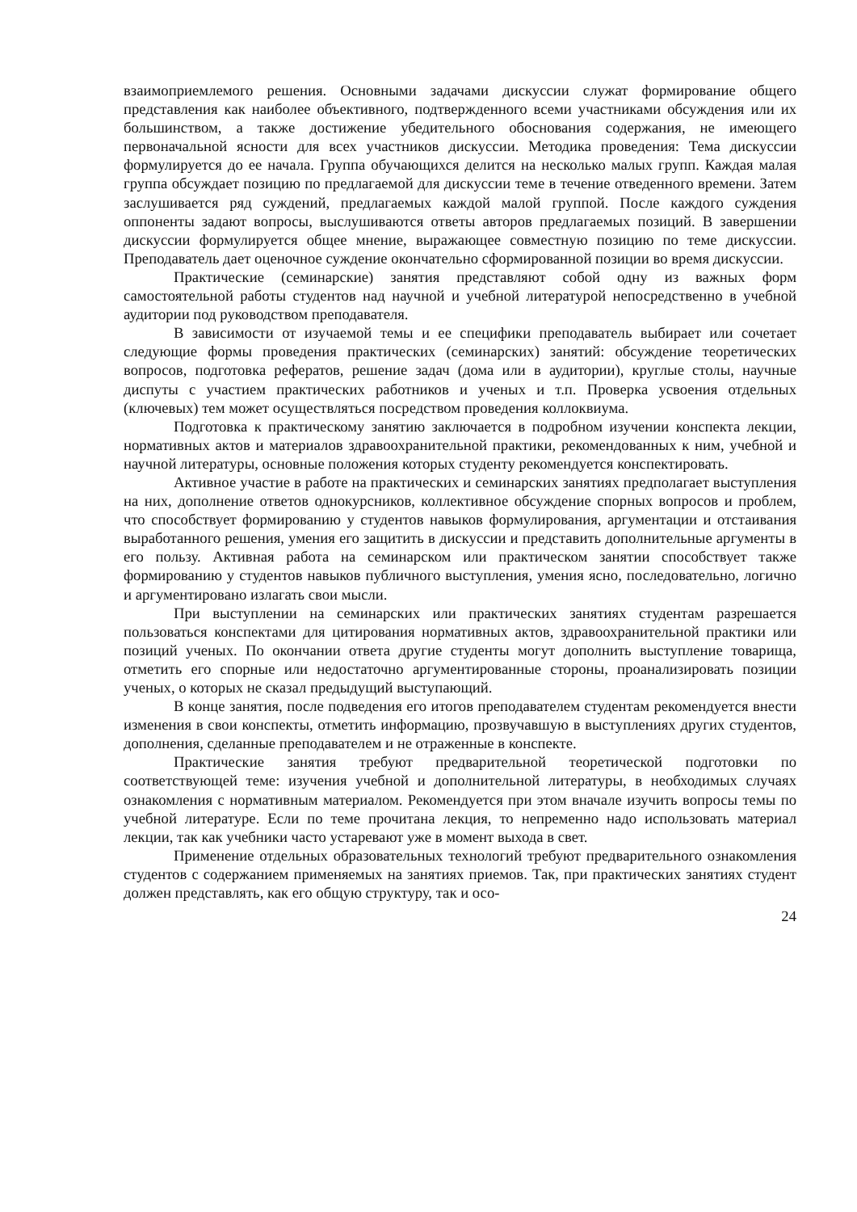взаимоприемлемого решения. Основными задачами дискуссии служат формирование общего представления как наиболее объективного, подтвержденного всеми участниками обсуждения или их большинством, а также достижение убедительного обоснования содержания, не имеющего первоначальной ясности для всех участников дискуссии. Методика проведения: Тема дискуссии формулируется до ее начала. Группа обучающихся делится на несколько малых групп. Каждая малая группа обсуждает позицию по предлагаемой для дискуссии теме в течение отведенного времени. Затем заслушивается ряд суждений, предлагаемых каждой малой группой. После каждого суждения оппоненты задают вопросы, выслушиваются ответы авторов предлагаемых позиций. В завершении дискуссии формулируется общее мнение, выражающее совместную позицию по теме дискуссии. Преподаватель дает оценочное суждение окончательно сформированной позиции во время дискуссии.
Практические (семинарские) занятия представляют собой одну из важных форм самостоятельной работы студентов над научной и учебной литературой непосредственно в учебной аудитории под руководством преподавателя.
В зависимости от изучаемой темы и ее специфики преподаватель выбирает или сочетает следующие формы проведения практических (семинарских) занятий: обсуждение теоретических вопросов, подготовка рефератов, решение задач (дома или в аудитории), круглые столы, научные диспуты с участием практических работников и ученых и т.п. Проверка усвоения отдельных (ключевых) тем может осуществляться посредством проведения коллоквиума.
Подготовка к практическому занятию заключается в подробном изучении конспекта лекции, нормативных актов и материалов здравоохранительной практики, рекомендованных к ним, учебной и научной литературы, основные положения которых студенту рекомендуется конспектировать.
Активное участие в работе на практических и семинарских занятиях предполагает выступления на них, дополнение ответов однокурсников, коллективное обсуждение спорных вопросов и проблем, что способствует формированию у студентов навыков формулирования, аргументации и отстаивания выработанного решения, умения его защитить в дискуссии и представить дополнительные аргументы в его пользу. Активная работа на семинарском или практическом занятии способствует также формированию у студентов навыков публичного выступления, умения ясно, последовательно, логично и аргументировано излагать свои мысли.
При выступлении на семинарских или практических занятиях студентам разрешается пользоваться конспектами для цитирования нормативных актов, здравоохранительной практики или позиций ученых. По окончании ответа другие студенты могут дополнить выступление товарища, отметить его спорные или недостаточно аргументированные стороны, проанализировать позиции ученых, о которых не сказал предыдущий выступающий.
В конце занятия, после подведения его итогов преподавателем студентам рекомендуется внести изменения в свои конспекты, отметить информацию, прозвучавшую в выступлениях других студентов, дополнения, сделанные преподавателем и не отраженные в конспекте.
Практические занятия требуют предварительной теоретической подготовки по соответствующей теме: изучения учебной и дополнительной литературы, в необходимых случаях ознакомления с нормативным материалом. Рекомендуется при этом вначале изучить вопросы темы по учебной литературе. Если по теме прочитана лекция, то непременно надо использовать материал лекции, так как учебники часто устаревают уже в момент выхода в свет.
Применение отдельных образовательных технологий требуют предварительного ознакомления студентов с содержанием применяемых на занятиях приемов. Так, при практических занятиях студент должен представлять, как его общую структуру, так и осо-
24